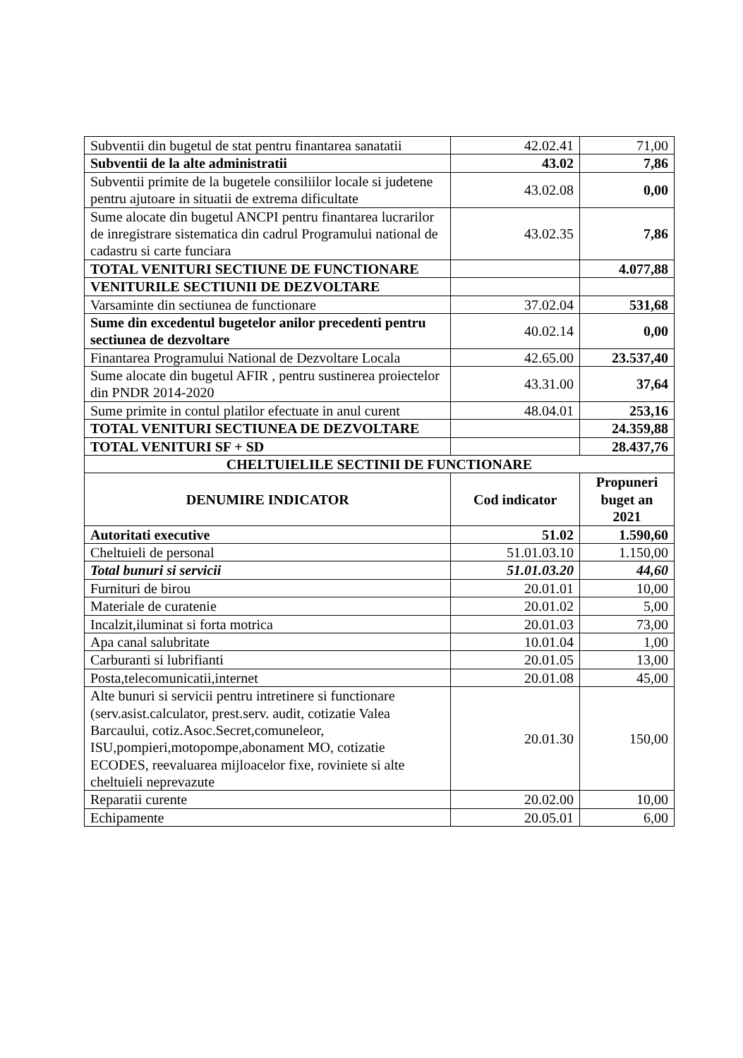| Subventii din bugetul de stat pentru finantarea sanatatii | 42.02.41 | 71,00 |
| Subventii de la alte administratii | 43.02 | 7,86 |
| Subventii primite de la bugetele consiliilor locale si judetene pentru ajutoare in situatii de extrema dificultate | 43.02.08 | 0,00 |
| Sume alocate din bugetul ANCPI pentru finantarea lucrarilor de inregistrare sistematica din cadrul Programului national de cadastru si carte funciara | 43.02.35 | 7,86 |
| TOTAL VENITURI SECTIUNE DE FUNCTIONARE | | 4.077,88 |
| VENITURILE SECTIUNII DE DEZVOLTARE | | |
| Varsaminte din sectiunea de functionare | 37.02.04 | 531,68 |
| Sume din excedentul bugetelor anilor precedenti pentru sectiunea de dezvoltare | 40.02.14 | 0,00 |
| Finantarea Programului National de Dezvoltare Locala | 42.65.00 | 23.537,40 |
| Sume alocate din bugetul AFIR , pentru sustinerea proiectelor din PNDR 2014-2020 | 43.31.00 | 37,64 |
| Sume primite in contul platilor efectuate in anul curent | 48.04.01 | 253,16 |
| TOTAL VENITURI SECTIUNEA DE DEZVOLTARE | | 24.359,88 |
| TOTAL VENITURI SF + SD | | 28.437,76 |
| CHELTUIELILE SECTINII DE FUNCTIONARE | | |
| DENUMIRE INDICATOR | Cod indicator | Propuneri buget an 2021 |
| Autoritati executive | 51.02 | 1.590,60 |
| Cheltuieli de personal | 51.01.03.10 | 1.150,00 |
| Total bunuri si servicii | 51.01.03.20 | 44,60 |
| Furnituri de birou | 20.01.01 | 10,00 |
| Materiale de curatenie | 20.01.02 | 5,00 |
| Incalzit,iluminat si forta motrica | 20.01.03 | 73,00 |
| Apa canal salubritate | 10.01.04 | 1,00 |
| Carburanti si lubrifianti | 20.01.05 | 13,00 |
| Posta,telecomunicatii,internet | 20.01.08 | 45,00 |
| Alte bunuri si servicii pentru intretinere si functionare (serv.asist.calculator, prest.serv. audit, cotizatie Valea Barcaului, cotiz.Asoc.Secret,comuneleor, ISU,pompieri,motopompe,abonament MO, cotizatie ECODES, reevaluarea mijloacelor fixe, roviniete si alte cheltuieli neprevazute | 20.01.30 | 150,00 |
| Reparatii curente | 20.02.00 | 10,00 |
| Echipamente | 20.05.01 | 6,00 |